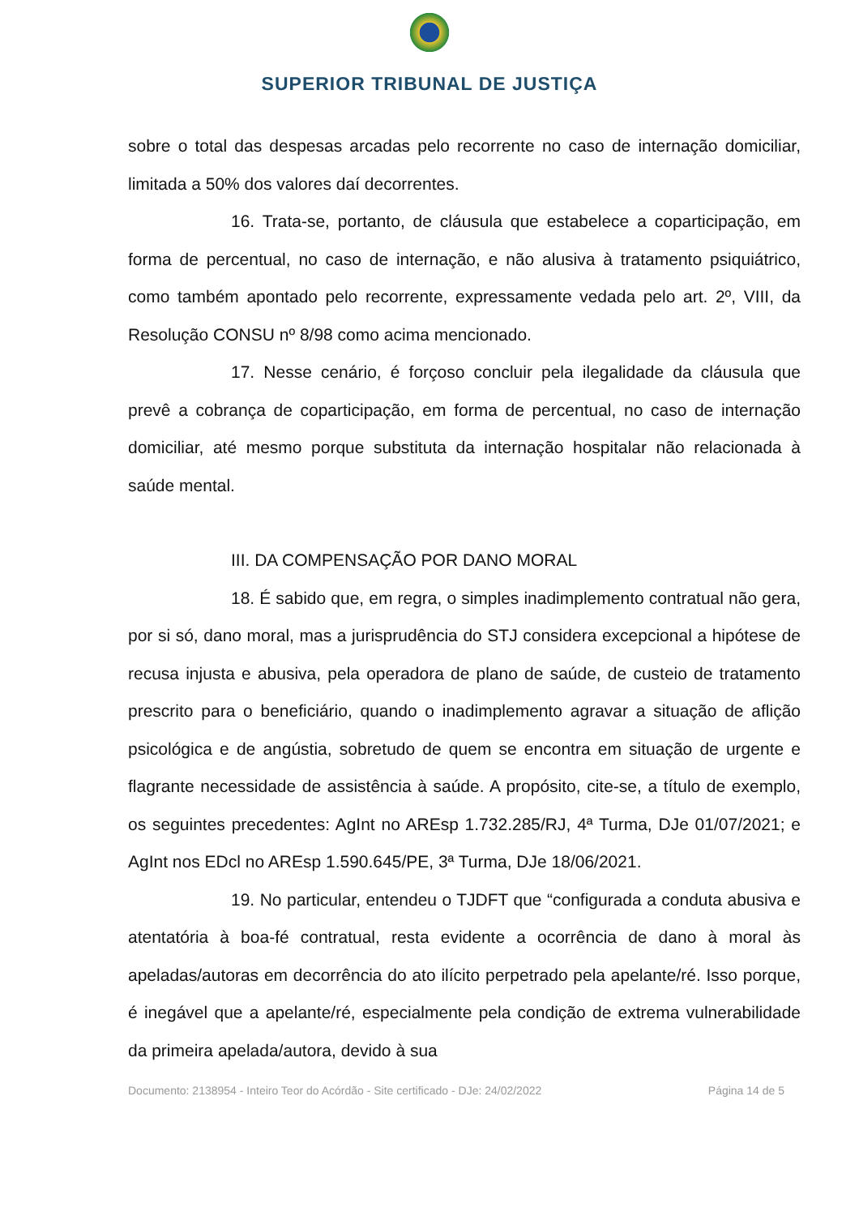SUPERIOR TRIBUNAL DE JUSTIÇA
sobre o total das despesas arcadas pelo recorrente no caso de internação domiciliar, limitada a 50% dos valores daí decorrentes.
16. Trata-se, portanto, de cláusula que estabelece a coparticipação, em forma de percentual, no caso de internação, e não alusiva à tratamento psiquiátrico, como também apontado pelo recorrente, expressamente vedada pelo art. 2º, VIII, da Resolução CONSU nº 8/98 como acima mencionado.
17. Nesse cenário, é forçoso concluir pela ilegalidade da cláusula que prevê a cobrança de coparticipação, em forma de percentual, no caso de internação domiciliar, até mesmo porque substituta da internação hospitalar não relacionada à saúde mental.
III. DA COMPENSAÇÃO POR DANO MORAL
18. É sabido que, em regra, o simples inadimplemento contratual não gera, por si só, dano moral, mas a jurisprudência do STJ considera excepcional a hipótese de recusa injusta e abusiva, pela operadora de plano de saúde, de custeio de tratamento prescrito para o beneficiário, quando o inadimplemento agravar a situação de aflição psicológica e de angústia, sobretudo de quem se encontra em situação de urgente e flagrante necessidade de assistência à saúde. A propósito, cite-se, a título de exemplo, os seguintes precedentes: AgInt no AREsp 1.732.285/RJ, 4ª Turma, DJe 01/07/2021; e AgInt nos EDcl no AREsp 1.590.645/PE, 3ª Turma, DJe 18/06/2021.
19. No particular, entendeu o TJDFT que “configurada a conduta abusiva e atentatória à boa-fé contratual, resta evidente a ocorrência de dano à moral às apeladas/autoras em decorrência do ato ilícito perpetrado pela apelante/ré. Isso porque, é inegável que a apelante/ré, especialmente pela condição de extrema vulnerabilidade da primeira apelada/autora, devido à sua
Documento: 2138954 - Inteiro Teor do Acórdão - Site certificado - DJe: 24/02/2022 Página 14 de 5